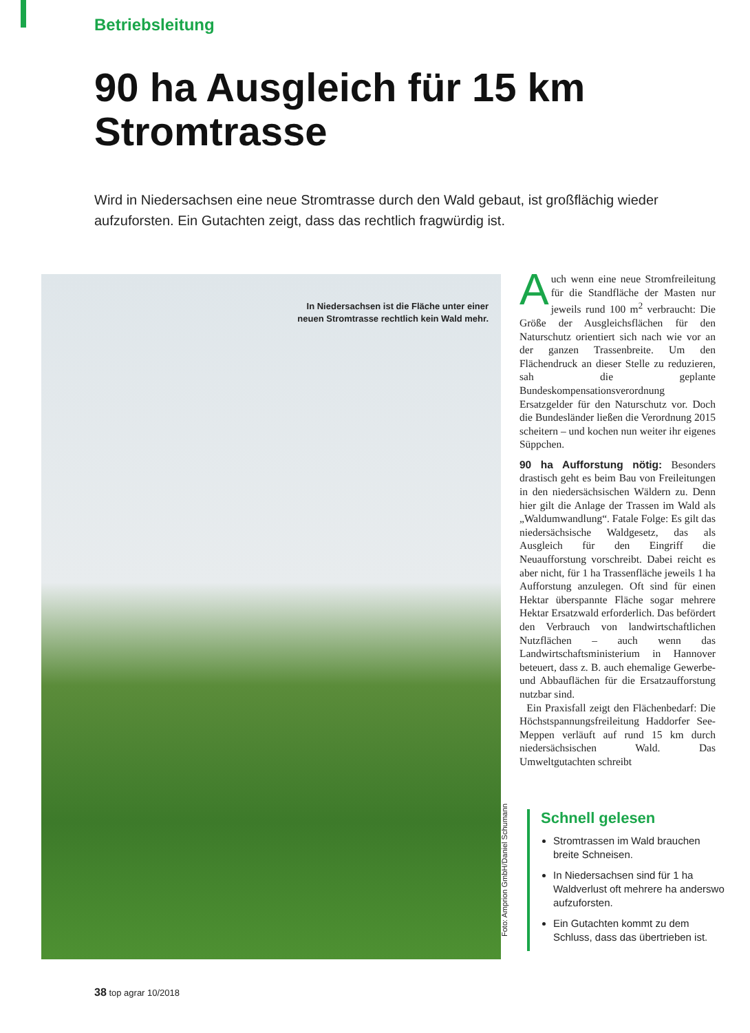Betriebsleitung
90 ha Ausgleich für 15 km Stromtrasse
Wird in Niedersachsen eine neue Stromtrasse durch den Wald gebaut, ist großflächig wieder aufzuforsten. Ein Gutachten zeigt, dass das rechtlich fragwürdig ist.
In Niedersachsen ist die Fläche unter einer neuen Stromtrasse rechtlich kein Wald mehr.
Foto: Amprion GmbH/Daniel Schumann
Auch wenn eine neue Stromfreileitung für die Standfläche der Masten nur jeweils rund 100 m<sup>2</sup> verbraucht: Die Größe der Ausgleichsflächen für den Naturschutz orientiert sich nach wie vor an der ganzen Trassenbreite. Um den Flächendruck an dieser Stelle zu reduzieren, sah die geplante Bundeskompensationsverordnung Ersatzgelder für den Naturschutz vor. Doch die Bundesländer ließen die Verordnung 2015 scheitern – und kochen nun weiter ihr eigenes Süppchen.
90 ha Aufforstung nötig: Besonders drastisch geht es beim Bau von Freileitungen in den niedersächsischen Wäldern zu. Denn hier gilt die Anlage der Trassen im Wald als „Waldumwandlung“. Fatale Folge: Es gilt das niedersächsische Waldgesetz, das als Ausgleich für den Eingriff die Neuaufforstung vorschreibt. Dabei reicht es aber nicht, für 1 ha Trassenfläche jeweils 1 ha Aufforstung anzulegen. Oft sind für einen Hektar überspannte Fläche sogar mehrere Hektar Ersatzwald erforderlich. Das befördert den Verbrauch von landwirtschaftlichen Nutzflächen – auch wenn das Landwirtschaftsministerium in Hannover beteuert, dass z. B. auch ehemalige Gewerbe- und Abbauflächen für die Ersatzaufforstung nutzbar sind.
Ein Praxisfall zeigt den Flächenbedarf: Die Höchstspannungsfreileitung Haddorfer See-Meppen verläuft auf rund 15 km durch niedersächsischen Wald. Das Umweltgutachten schreibt
Schnell gelesen
Stromtrassen im Wald brauchen breite Schneisen.
In Niedersachsen sind für 1 ha Waldverlust oft mehrere ha anderswo aufzuforsten.
Ein Gutachten kommt zu dem Schluss, dass das übertrieben ist.
38 top agrar 10/2018